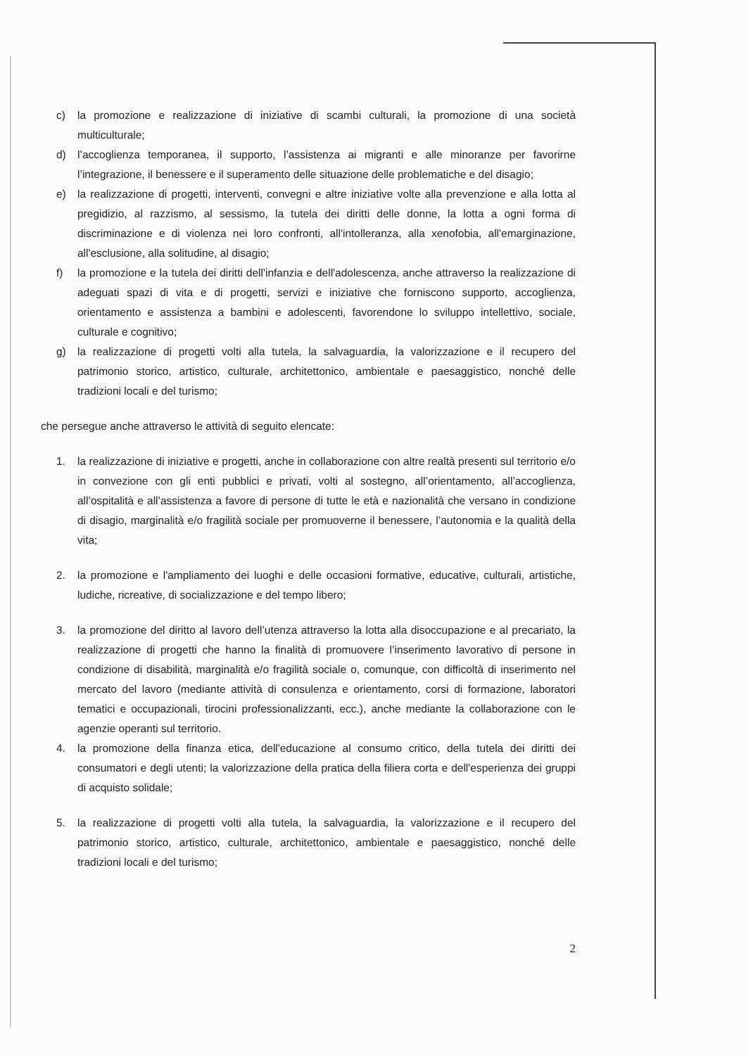c) la promozione e realizzazione di iniziative di scambi culturali, la promozione di una società multiculturale;
d) l’accoglienza temporanea, il supporto, l’assistenza ai migranti e alle minoranze per favorirne l’integrazione, il benessere e il superamento delle situazione delle problematiche e del disagio;
e) la realizzazione di progetti, interventi, convegni e altre iniziative volte alla prevenzione e alla lotta al pregidizio, al razzismo, al sessismo, la tutela dei diritti delle donne, la lotta a ogni forma di discriminazione e di violenza nei loro confronti, all'intolleranza, alla xenofobia, all'emarginazione, all'esclusione, alla solitudine, al disagio;
f) la promozione e la tutela dei diritti dell'infanzia e dell'adolescenza, anche attraverso la realizzazione di adeguati spazi di vita e di progetti, servizi e iniziative che forniscono supporto, accoglienza, orientamento e assistenza a bambini e adolescenti, favorendone lo sviluppo intellettivo, sociale, culturale e cognitivo;
g) la realizzazione di progetti volti alla tutela, la salvaguardia, la valorizzazione e il recupero del patrimonio storico, artistico, culturale, architettonico, ambientale e paesaggistico, nonché delle tradizioni locali e del turismo;
che persegue anche attraverso le attività di seguito elencate:
1. la realizzazione di iniziative e progetti, anche in collaborazione con altre realtà presenti sul territorio e/o in convezione con gli enti pubblici e privati, volti al sostegno, all’orientamento, all’accoglienza, all’ospitalità e all’assistenza a favore di persone di tutte le età e nazionalità che versano in condizione di disagio, marginalità e/o fragilità sociale per promuoverne il benessere, l’autonomia e la qualità della vita;
2. la promozione e l'ampliamento dei luoghi e delle occasioni formative, educative, culturali, artistiche, ludiche, ricreative, di socializzazione e del tempo libero;
3. la promozione del diritto al lavoro dell’utenza attraverso la lotta alla disoccupazione e al precariato, la realizzazione di progetti che hanno la finalità di promuovere l’inserimento lavorativo di persone in condizione di disabilità, marginalità e/o fragilità sociale o, comunque, con difficoltà di inserimento nel mercato del lavoro (mediante attività di consulenza e orientamento, corsi di formazione, laboratori tematici e occupazionali, tirocini professionalizzanti, ecc.), anche mediante la collaborazione con le agenzie operanti sul territorio.
4. la promozione della finanza etica, dell'educazione al consumo critico, della tutela dei diritti dei consumatori e degli utenti; la valorizzazione della pratica della filiera corta e dell'esperienza dei gruppi di acquisto solidale;
5. la realizzazione di progetti volti alla tutela, la salvaguardia, la valorizzazione e il recupero del patrimonio storico, artistico, culturale, architettonico, ambientale e paesaggistico, nonché delle tradizioni locali e del turismo;
2